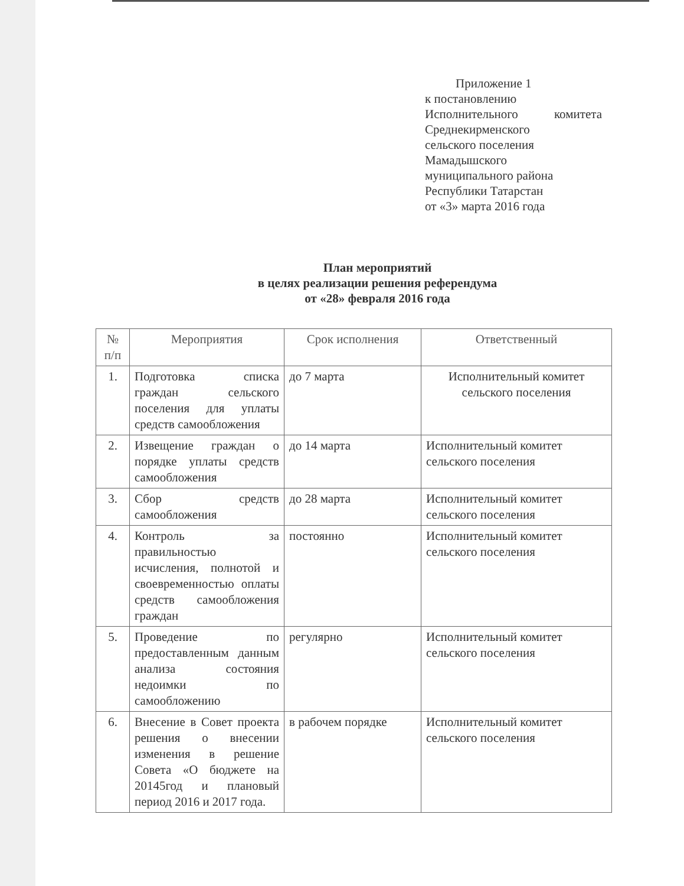Приложение 1
к постановлению
Исполнительного комитета
Среднекирменского
сельского поселения
Мамадышского
муниципального района
Республики Татарстан
от «3» марта 2016 года
План мероприятий
в целях реализации решения референдума
от «28» февраля 2016 года
| № п/п | Мероприятия | Срок исполнения | Ответственный |
| --- | --- | --- | --- |
| 1. | Подготовка списка граждан сельского поселения для уплаты средств самообложения | до 7 марта | Исполнительный комитет сельского поселения |
| 2. | Извещение граждан о порядке уплаты средств самообложения | до 14 марта | Исполнительный комитет сельского поселения |
| 3. | Сбор средств самообложения | до 28 марта | Исполнительный комитет сельского поселения |
| 4. | Контроль за правильностью исчисления, полнотой и своевременностью оплаты средств самообложения граждан | постоянно | Исполнительный комитет сельского поселения |
| 5. | Проведение по предоставленным данным анализа состояния недоимки по самообложению | регулярно | Исполнительный комитет сельского поселения |
| 6. | Внесение в Совет проекта решения о внесении изменения в решение Совета «О бюджете на 20145год и плановый период 2016 и 2017 года. | в рабочем порядке | Исполнительный комитет сельского поселения |